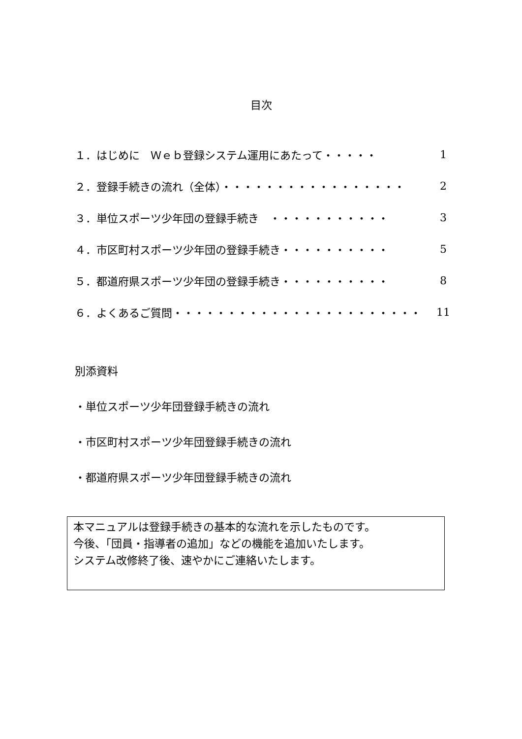目次
| １．はじめに Ｗｅｂ登録システム運用にあたって・・・・・ | 1 |
| ２．登録手続きの流れ（全体）・・・・・・・・・・・・・・・・・ | 2 |
| ３．単位スポーツ少年団の登録手続き ・・・・・・・・・・・ | 3 |
| ４．市区町村スポーツ少年団の登録手続き・・・・・・・・・・ | 5 |
| ５．都道府県スポーツ少年団の登録手続き・・・・・・・・・・ | 8 |
| ６．よくあるご質問・・・・・・・・・・・・・・・・・・・・・・・ | 11 |
別添資料
・単位スポーツ少年団登録手続きの流れ
・市区町村スポーツ少年団登録手続きの流れ
・都道府県スポーツ少年団登録手続きの流れ
本マニュアルは登録手続きの基本的な流れを示したものです。
今後、「団員・指導者の追加」などの機能を追加いたします。
システム改修終了後、速やかにご連絡いたします。